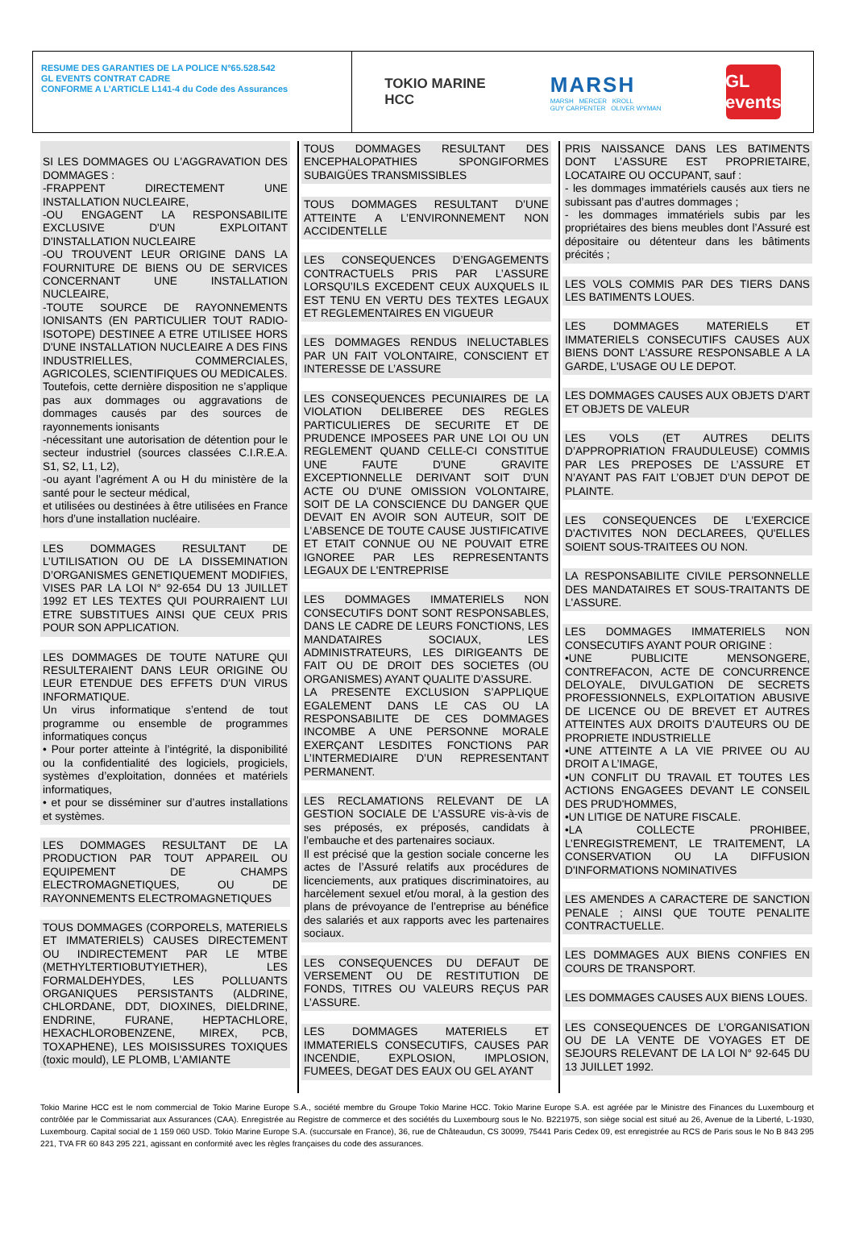RESUME DES GARANTIES DE LA POLICE N°65.528.542
GL EVENTS CONTRAT CADRE
CONFORME A L’ARTICLE L141-4 du Code des Assurances
TOKIO MARINE
HCC
MARSH
MARSH MERCER KROLL
GUY CARPENTER OLIVER WYMAN
GL events
SI LES DOMMAGES OU L'AGGRAVATION DES DOMMAGES :
-FRAPPENT DIRECTEMENT UNE INSTALLATION NUCLEAIRE,
-OU ENGAGENT LA RESPONSABILITE EXCLUSIVE D'UN EXPLOITANT D'INSTALLATION NUCLEAIRE
-OU TROUVENT LEUR ORIGINE DANS LA FOURNITURE DE BIENS OU DE SERVICES CONCERNANT UNE INSTALLATION NUCLEAIRE,
-TOUTE SOURCE DE RAYONNEMENTS IONISANTS (EN PARTICULIER TOUT RADIO-ISOTOPE) DESTINEE A ETRE UTILISEE HORS D'UNE INSTALLATION NUCLEAIRE A DES FINS INDUSTRIELLES, COMMERCIALES, AGRICOLES, SCIENTIFIQUES OU MEDICALES.
Toutefois, cette dernière disposition ne s’applique pas aux dommages ou aggravations de dommages causés par des sources de rayonnements ionisants
-nécessitant une autorisation de détention pour le secteur industriel (sources classées C.I.R.E.A. S1, S2, L1, L2),
-ou ayant l’agrément A ou H du ministère de la santé pour le secteur médical,
et utilisées ou destinées à être utilisées en France hors d’une installation nucléaire.
LES DOMMAGES RESULTANT DE L’UTILISATION OU DE LA DISSEMINATION D’ORGANISMES GENETIQUEMENT MODIFIES, VISES PAR LA LOI N° 92-654 DU 13 JUILLET 1992 ET LES TEXTES QUI POURRAIENT LUI ETRE SUBSTITUES AINSI QUE CEUX PRIS POUR SON APPLICATION.
LES DOMMAGES DE TOUTE NATURE QUI RESULTERAIENT DANS LEUR ORIGINE OU LEUR ETENDUE DES EFFETS D'UN VIRUS INFORMATIQUE.
Un virus informatique s’entend de tout programme ou ensemble de programmes informatiques conçus
• Pour porter atteinte à l’intégrité, la disponibilité ou la confidentialité des logiciels, progiciels, systèmes d’exploitation, données et matériels informatiques,
• et pour se disséminer sur d’autres installations et systèmes.
LES DOMMAGES RESULTANT DE LA PRODUCTION PAR TOUT APPAREIL OU EQUIPEMENT DE CHAMPS ELECTROMAGNETIQUES, OU DE RAYONNEMENTS ELECTROMAGNETIQUES
TOUS DOMMAGES (CORPORELS, MATERIELS ET IMMATERIELS) CAUSES DIRECTEMENT OU INDIRECTEMENT PAR LE MTBE (METHYLTERTIOBUTYIETHER), LES FORMALDEHYDES, LES POLLUANTS ORGANIQUES PERSISTANTS (ALDRINE, CHLORDANE, DDT, DIOXINES, DIELDRINE, ENDRINE, FURANE, HEPTACHLORE, HEXACHLOROBENZENE, MIREX, PCB, TOXAPHENE), LES MOISISSURES TOXIQUES (toxic mould), LE PLOMB, L'AMIANTE
TOUS DOMMAGES RESULTANT DES ENCEPHALOPATHIES SPONGIFORMES SUBAIGÜES TRANSMISSIBLES
TOUS DOMMAGES RESULTANT D’UNE ATTEINTE A L’ENVIRONNEMENT NON ACCIDENTELLE
LES CONSEQUENCES D’ENGAGEMENTS CONTRACTUELS PRIS PAR L’ASSURE LORSQU’ILS EXCEDENT CEUX AUXQUELS IL EST TENU EN VERTU DES TEXTES LEGAUX ET REGLEMENTAIRES EN VIGUEUR
LES DOMMAGES RENDUS INELUCTABLES PAR UN FAIT VOLONTAIRE, CONSCIENT ET INTERESSE DE L’ASSURE
LES CONSEQUENCES PECUNIAIRES DE LA VIOLATION DELIBEREE DES REGLES PARTICULIERES DE SECURITE ET DE PRUDENCE IMPOSEES PAR UNE LOI OU UN REGLEMENT QUAND CELLE-CI CONSTITUE UNE FAUTE D'UNE GRAVITE EXCEPTIONNELLE DERIVANT SOIT D'UN ACTE OU D'UNE OMISSION VOLONTAIRE, SOIT DE LA CONSCIENCE DU DANGER QUE DEVAIT EN AVOIR SON AUTEUR, SOIT DE L'ABSENCE DE TOUTE CAUSE JUSTIFICATIVE ET ETAIT CONNUE OU NE POUVAIT ETRE IGNOREE PAR LES REPRESENTANTS LEGAUX DE L'ENTREPRISE
LES DOMMAGES IMMATERIELS NON CONSECUTIFS DONT SONT RESPONSABLES, DANS LE CADRE DE LEURS FONCTIONS, LES MANDATAIRES SOCIAUX, LES ADMINISTRATEURS, LES DIRIGEANTS DE FAIT OU DE DROIT DES SOCIETES (OU ORGANISMES) AYANT QUALITE D’ASSURE.
LA PRESENTE EXCLUSION S’APPLIQUE EGALEMENT DANS LE CAS OU LA RESPONSABILITE DE CES DOMMAGES INCOMBE A UNE PERSONNE MORALE EXERÇANT LESDITES FONCTIONS PAR L’INTERMEDIAIRE D’UN REPRESENTANT PERMANENT.
LES RECLAMATIONS RELEVANT DE LA GESTION SOCIALE DE L’ASSURE vis-à-vis de ses préposés, ex préposés, candidats à l’embauche et des partenaires sociaux.
Il est précisé que la gestion sociale concerne les actes de l’Assuré relatifs aux procédures de licenciements, aux pratiques discriminatoires, au harcèlement sexuel et/ou moral, à la gestion des plans de prévoyance de l’entreprise au bénéfice des salariés et aux rapports avec les partenaires sociaux.
LES CONSEQUENCES DU DEFAUT DE VERSEMENT OU DE RESTITUTION DE FONDS, TITRES OU VALEURS REÇUS PAR L’ASSURE.
LES DOMMAGES MATERIELS ET IMMATERIELS CONSECUTIFS, CAUSES PAR INCENDIE, EXPLOSION, IMPLOSION, FUMEES, DEGAT DES EAUX OU GEL AYANT
PRIS NAISSANCE DANS LES BATIMENTS DONT L’ASSURE EST PROPRIETAIRE, LOCATAIRE OU OCCUPANT, sauf :
- les dommages immatériels causés aux tiers ne subissant pas d’autres dommages ;
- les dommages immatériels subis par les propriétaires des biens meubles dont l’Assuré est dépositaire ou détenteur dans les bâtiments précités ;
LES VOLS COMMIS PAR DES TIERS DANS LES BATIMENTS LOUES.
LES DOMMAGES MATERIELS ET IMMATERIELS CONSECUTIFS CAUSES AUX BIENS DONT L'ASSURE RESPONSABLE A LA GARDE, L'USAGE OU LE DEPOT.
LES DOMMAGES CAUSES AUX OBJETS D’ART ET OBJETS DE VALEUR
LES VOLS (ET AUTRES DELITS D’APPROPRIATION FRAUDULEUSE) COMMIS PAR LES PREPOSES DE L’ASSURE ET N’AYANT PAS FAIT L’OBJET D’UN DEPOT DE PLAINTE.
LES CONSEQUENCES DE L'EXERCICE D'ACTIVITES NON DECLAREES, QU'ELLES SOIENT SOUS-TRAITEES OU NON.
LA RESPONSABILITE CIVILE PERSONNELLE DES MANDATAIRES ET SOUS-TRAITANTS DE L'ASSURE.
LES DOMMAGES IMMATERIELS NON CONSECUTIFS AYANT POUR ORIGINE :
•UNE PUBLICITE MENSONGERE, CONTREFACON, ACTE DE CONCURRENCE DELOYALE, DIVULGATION DE SECRETS PROFESSIONNELS, EXPLOITATION ABUSIVE DE LICENCE OU DE BREVET ET AUTRES ATTEINTES AUX DROITS D’AUTEURS OU DE PROPRIETE INDUSTRIELLE
•UNE ATTEINTE A LA VIE PRIVEE OU AU DROIT A L’IMAGE,
•UN CONFLIT DU TRAVAIL ET TOUTES LES ACTIONS ENGAGEES DEVANT LE CONSEIL DES PRUD'HOMMES,
•UN LITIGE DE NATURE FISCALE.
•LA COLLECTE PROHIBEE, L’ENREGISTREMENT, LE TRAITEMENT, LA CONSERVATION OU LA DIFFUSION D'INFORMATIONS NOMINATIVES
LES AMENDES A CARACTERE DE SANCTION PENALE ; AINSI QUE TOUTE PENALITE CONTRACTUELLE.
LES DOMMAGES AUX BIENS CONFIES EN COURS DE TRANSPORT.
LES DOMMAGES CAUSES AUX BIENS LOUES.
LES CONSEQUENCES DE L’ORGANISATION OU DE LA VENTE DE VOYAGES ET DE SEJOURS RELEVANT DE LA LOI N° 92-645 DU 13 JUILLET 1992.
Tokio Marine HCC est le nom commercial de Tokio Marine Europe S.A., société membre du Groupe Tokio Marine HCC. Tokio Marine Europe S.A. est agréée par le Ministre des Finances du Luxembourg et contrôlée par le Commissariat aux Assurances (CAA). Enregistrée au Registre de commerce et des sociétés du Luxembourg sous le No. B221975, son siège social est situé au 26, Avenue de la Liberté, L-1930, Luxembourg. Capital social de 1 159 060 USD. Tokio Marine Europe S.A. (succursale en France), 36, rue de Châteaudun, CS 30099, 75441 Paris Cedex 09, est enregistrée au RCS de Paris sous le No B 843 295 221, TVA FR 60 843 295 221, agissant en conformité avec les règles françaises du code des assurances.